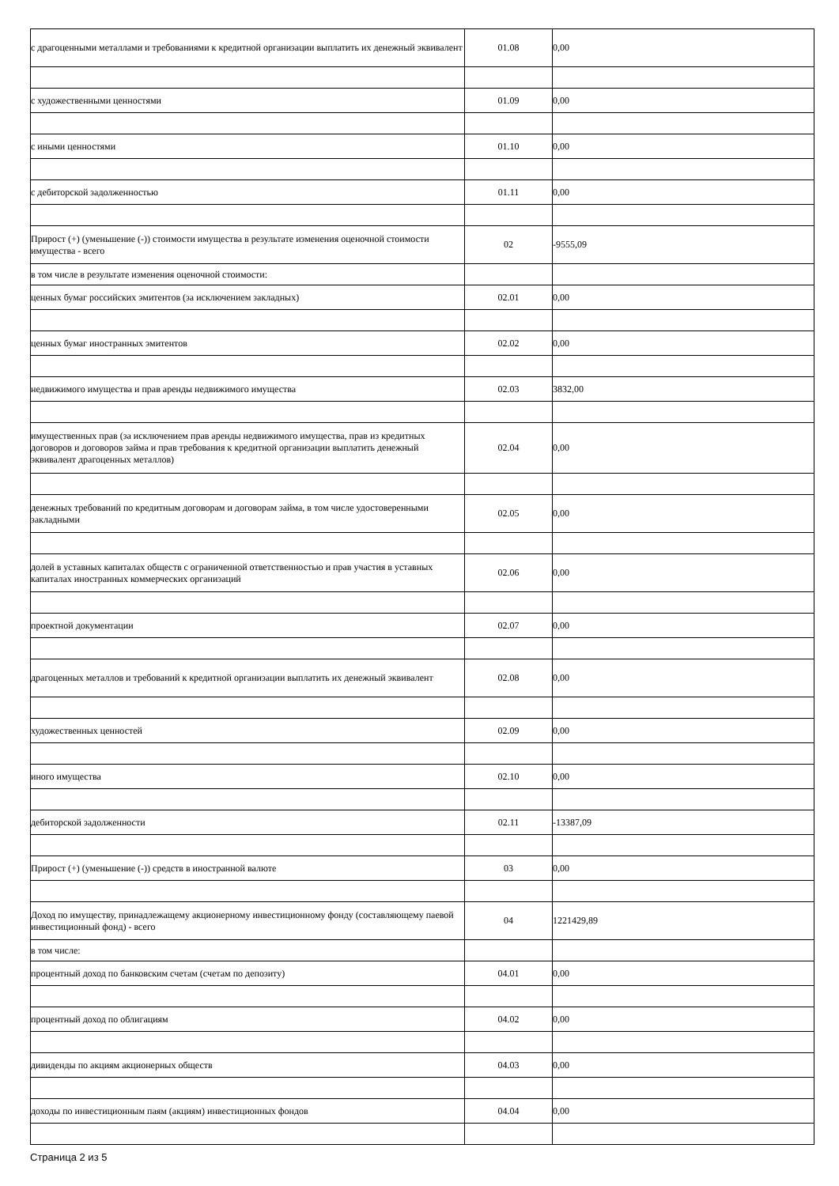| с драгоценными металлами и требованиями к кредитной организации выплатить их денежный эквивалент | 01.08 | 0,00 |
| с художественными ценностями | 01.09 | 0,00 |
| с иными ценностями | 01.10 | 0,00 |
| с дебиторской задолженностью | 01.11 | 0,00 |
| Прирост (+) (уменьшение (-)) стоимости имущества в результате изменения оценочной стоимости имущества - всего | 02 | -9555,09 |
| в том числе в результате изменения оценочной стоимости: | | |
| ценных бумаг российских эмитентов (за исключением закладных) | 02.01 | 0,00 |
| ценных бумаг иностранных эмитентов | 02.02 | 0,00 |
| недвижимого имущества и прав аренды недвижимого имущества | 02.03 | 3832,00 |
| имущественных прав (за исключением прав аренды недвижимого имущества, прав из кредитных договоров и договоров займа и прав требования к кредитной организации выплатить денежный эквивалент драгоценных металлов) | 02.04 | 0,00 |
| денежных требований по кредитным договорам и договорам займа, в том числе удостоверенными закладными | 02.05 | 0,00 |
| долей в уставных капиталах обществ с ограниченной ответственностью и прав участия в уставных капиталах иностранных коммерческих организаций | 02.06 | 0,00 |
| проектной документации | 02.07 | 0,00 |
| драгоценных металлов и требований к кредитной организации выплатить их денежный эквивалент | 02.08 | 0,00 |
| художественных ценностей | 02.09 | 0,00 |
| иного имущества | 02.10 | 0,00 |
| дебиторской задолженности | 02.11 | -13387,09 |
| Прирост (+) (уменьшение (-)) средств в иностранной валюте | 03 | 0,00 |
| Доход по имуществу, принадлежащему акционерному инвестиционному фонду (составляющему паевой инвестиционный фонд) - всего | 04 | 1221429,89 |
| в том числе: | | |
| процентный доход по банковским счетам (счетам по депозиту) | 04.01 | 0,00 |
| процентный доход по облигациям | 04.02 | 0,00 |
| дивиденды по акциям акционерных обществ | 04.03 | 0,00 |
| доходы по инвестиционным паям (акциям) инвестиционных фондов | 04.04 | 0,00 |
Страница 2 из 5